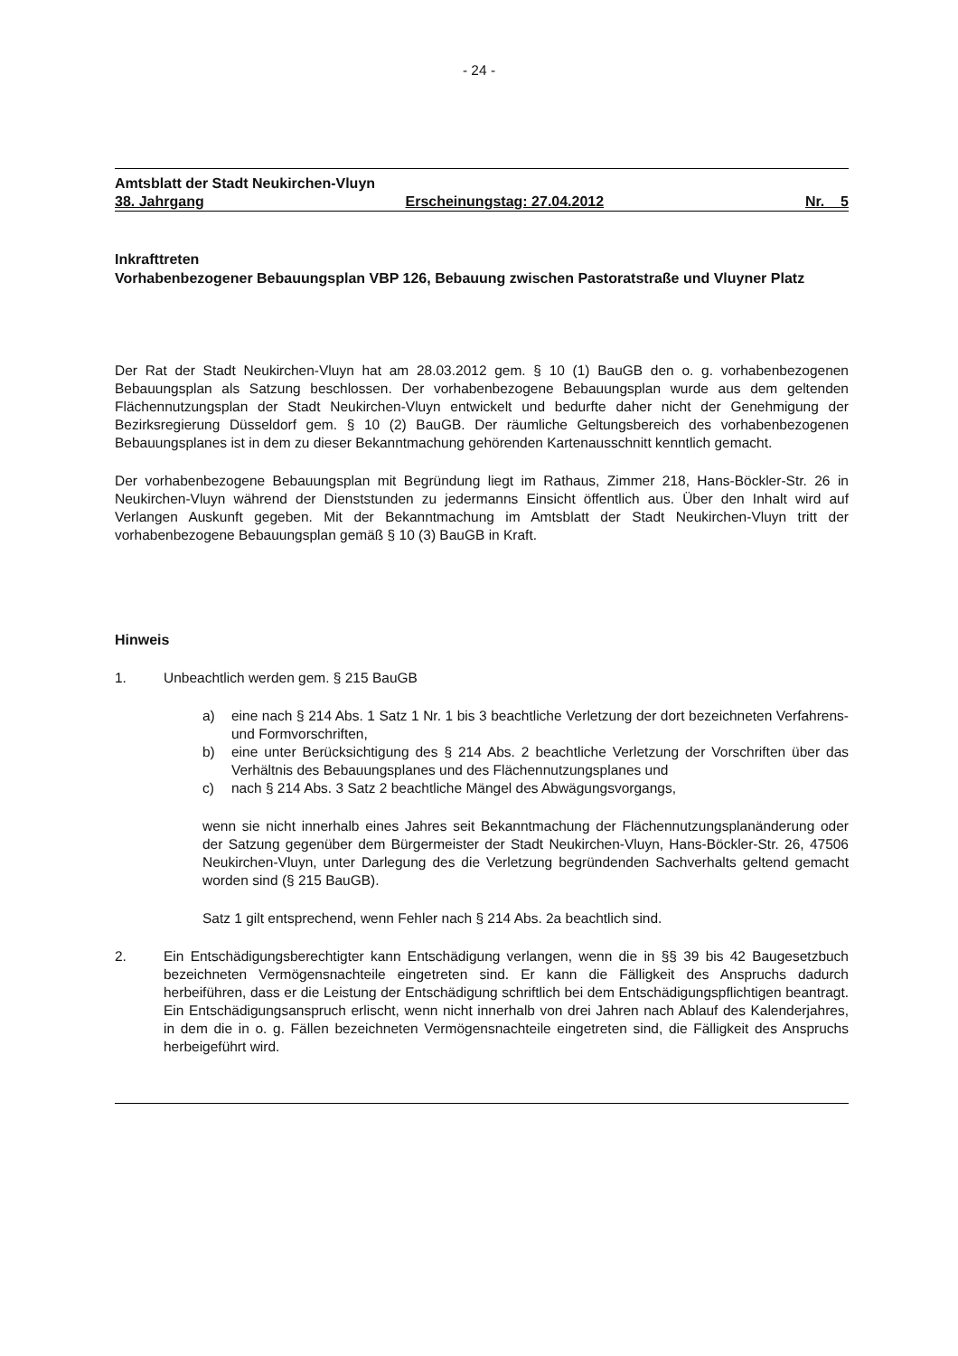- 24 -
Amtsblatt der Stadt Neukirchen-Vluyn
38. Jahrgang Erscheinungstag: 27.04.2012 Nr. 5
Inkrafttreten
Vorhabenbezogener Bebauungsplan VBP 126, Bebauung zwischen Pastoratstraße und Vluyner Platz
Der Rat der Stadt Neukirchen-Vluyn hat am 28.03.2012 gem. § 10 (1) BauGB den o. g. vorhabenbezogenen Bebauungsplan als Satzung beschlossen. Der vorhabenbezogene Bebauungsplan wurde aus dem geltenden Flächennutzungsplan der Stadt Neukirchen-Vluyn entwickelt und bedurfte daher nicht der Genehmigung der Bezirksregierung Düsseldorf gem. § 10 (2) BauGB. Der räumliche Geltungsbereich des vorhabenbezogenen Bebauungsplanes ist in dem zu dieser Bekanntmachung gehörenden Kartenausschnitt kenntlich gemacht.
Der vorhabenbezogene Bebauungsplan mit Begründung liegt im Rathaus, Zimmer 218, Hans-Böckler-Str. 26 in Neukirchen-Vluyn während der Dienststunden zu jedermanns Einsicht öffentlich aus. Über den Inhalt wird auf Verlangen Auskunft gegeben. Mit der Bekanntmachung im Amtsblatt der Stadt Neukirchen-Vluyn tritt der vorhabenbezogene Bebauungsplan gemäß § 10 (3) BauGB in Kraft.
Hinweis
1. Unbeachtlich werden gem. § 215 BauGB
a) eine nach § 214 Abs. 1 Satz 1 Nr. 1 bis 3 beachtliche Verletzung der dort bezeichneten Verfahrens- und Formvorschriften,
b) eine unter Berücksichtigung des § 214 Abs. 2 beachtliche Verletzung der Vorschriften über das Verhältnis des Bebauungsplanes und des Flächennutzungsplanes und
c) nach § 214 Abs. 3 Satz 2 beachtliche Mängel des Abwägungsvorgangs,
wenn sie nicht innerhalb eines Jahres seit Bekanntmachung der Flächennutzungsplanänderung oder der Satzung gegenüber dem Bürgermeister der Stadt Neukirchen-Vluyn, Hans-Böckler-Str. 26, 47506 Neukirchen-Vluyn, unter Darlegung des die Verletzung begründenden Sachverhalts geltend gemacht worden sind (§ 215 BauGB).
Satz 1 gilt entsprechend, wenn Fehler nach § 214 Abs. 2a beachtlich sind.
2. Ein Entschädigungsberechtigter kann Entschädigung verlangen, wenn die in §§ 39 bis 42 Baugesetzbuch bezeichneten Vermögensnachteile eingetreten sind. Er kann die Fälligkeit des Anspruchs dadurch herbeiführen, dass er die Leistung der Entschädigung schriftlich bei dem Entschädigungspflichtigen beantragt. Ein Entschädigungsanspruch erlischt, wenn nicht innerhalb von drei Jahren nach Ablauf des Kalenderjahres, in dem die in o. g. Fällen bezeichneten Vermögensnachteile eingetreten sind, die Fälligkeit des Anspruchs herbeigeführt wird.